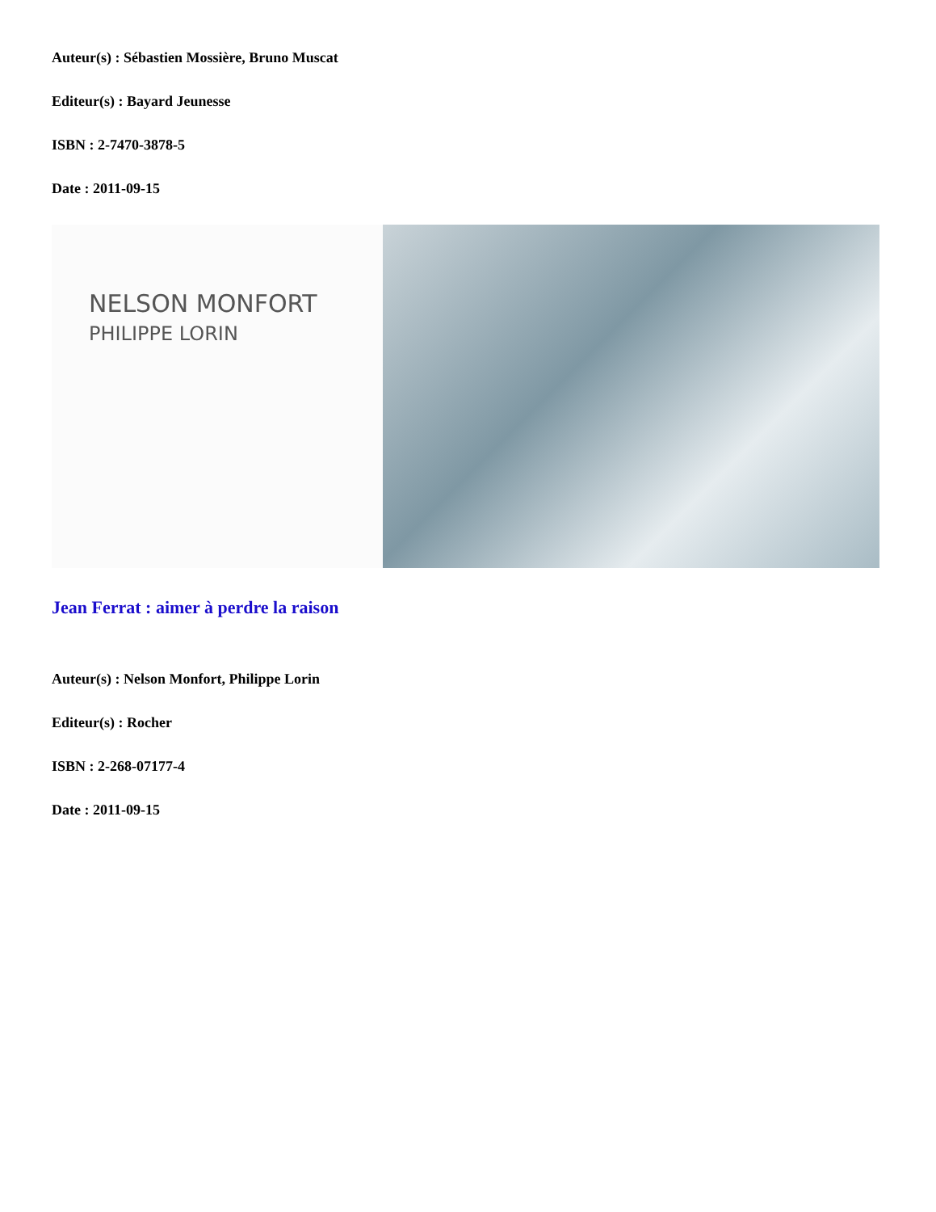Auteur(s) : Sébastien Mossière, Bruno Muscat
Editeur(s) : Bayard Jeunesse
ISBN : 2-7470-3878-5
Date : 2011-09-15
NELSON MONFORT
PHILIPPE LORIN
Jean Ferrat : aimer à perdre la raison
Auteur(s) : Nelson Monfort, Philippe Lorin
Editeur(s) : Rocher
ISBN : 2-268-07177-4
Date : 2011-09-15